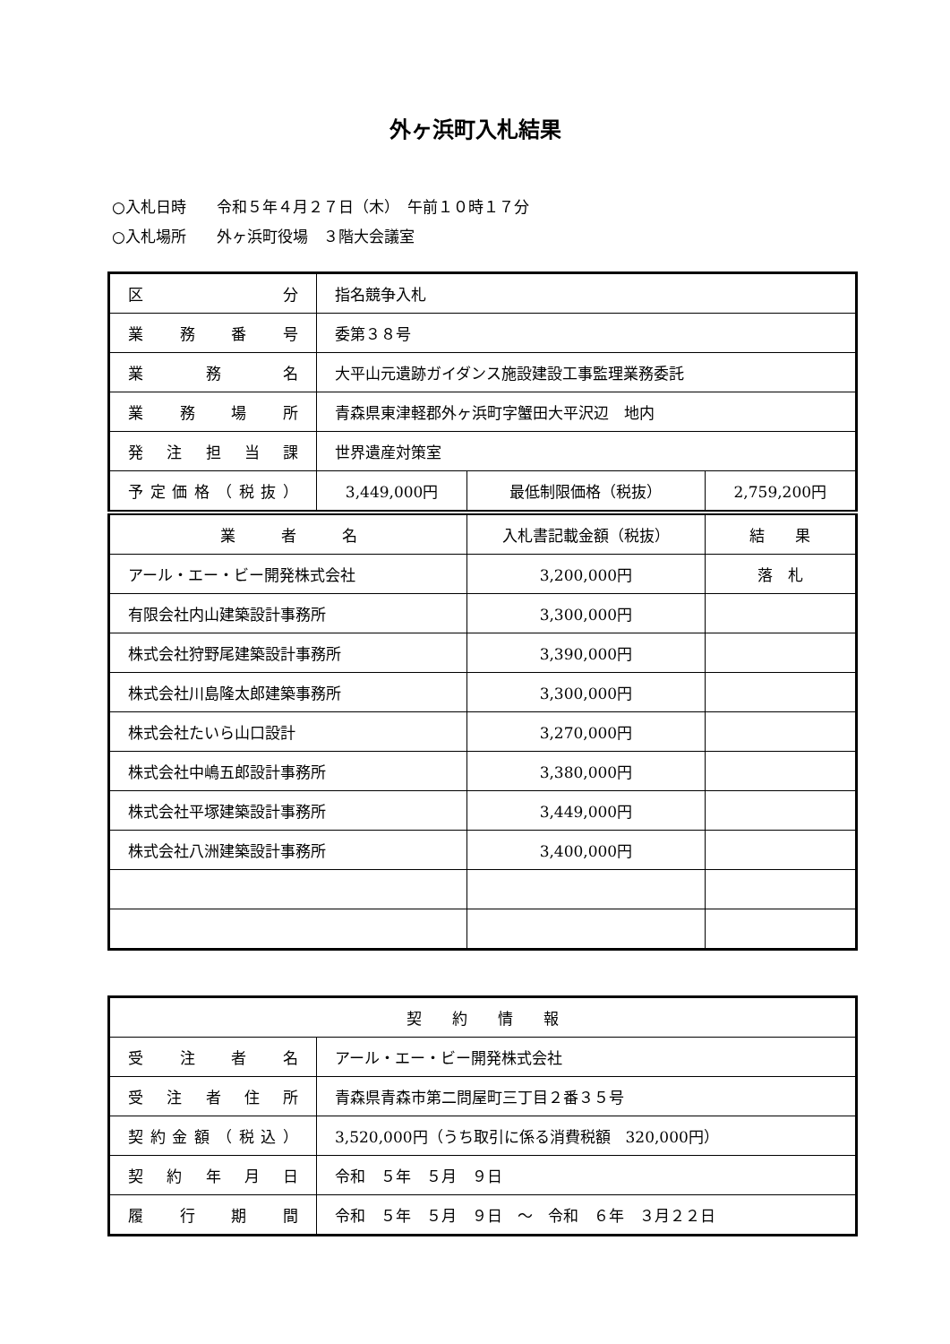外ヶ浜町入札結果
○入札日時　　令和５年４月２７日（木）　午前１０時１７分
○入札場所　　外ヶ浜町役場　３階大会議室
| 区分 | 指名競争入札 | | |
| 業務番号 | 委第３８号 | | |
| 業務名 | 大平山元遺跡ガイダンス施設建設工事監理業務委託 | | |
| 業務場所 | 青森県東津軽郡外ヶ浜町字蟹田大平沢辺 地内 | | |
| 発注担当課 | 世界遺産対策室 | | |
| 予定価格（税抜） | 3,449,000円 | 最低制限価格（税抜） | 2,759,200円 |
| 業 者 名 | | 入札書記載金額（税抜） | 結 果 |
| アール・エー・ビー開発株式会社 | | 3,200,000円 | 落 札 |
| 有限会社内山建築設計事務所 | | 3,300,000円 | |
| 株式会社狩野尾建築設計事務所 | | 3,390,000円 | |
| 株式会社川島隆太郎建築事務所 | | 3,300,000円 | |
| 株式会社たいら山口設計 | | 3,270,000円 | |
| 株式会社中嶋五郎設計事務所 | | 3,380,000円 | |
| 株式会社平塚建築設計事務所 | | 3,449,000円 | |
| 株式会社八洲建築設計事務所 | | 3,400,000円 | |
| 契 約 情 報 | |
| 受注者名 | アール・エー・ビー開発株式会社 |
| 受注者住所 | 青森県青森市第二問屋町三丁目２番３５号 |
| 契約金額（税込） | 3,520,000円（うち取引に係る消費税額 320,000円） |
| 契約年月日 | 令和 ５年 ５月 ９日 |
| 履行期間 | 令和 ５年 ５月 ９日 ～ 令和 ６年 ３月２２日 |